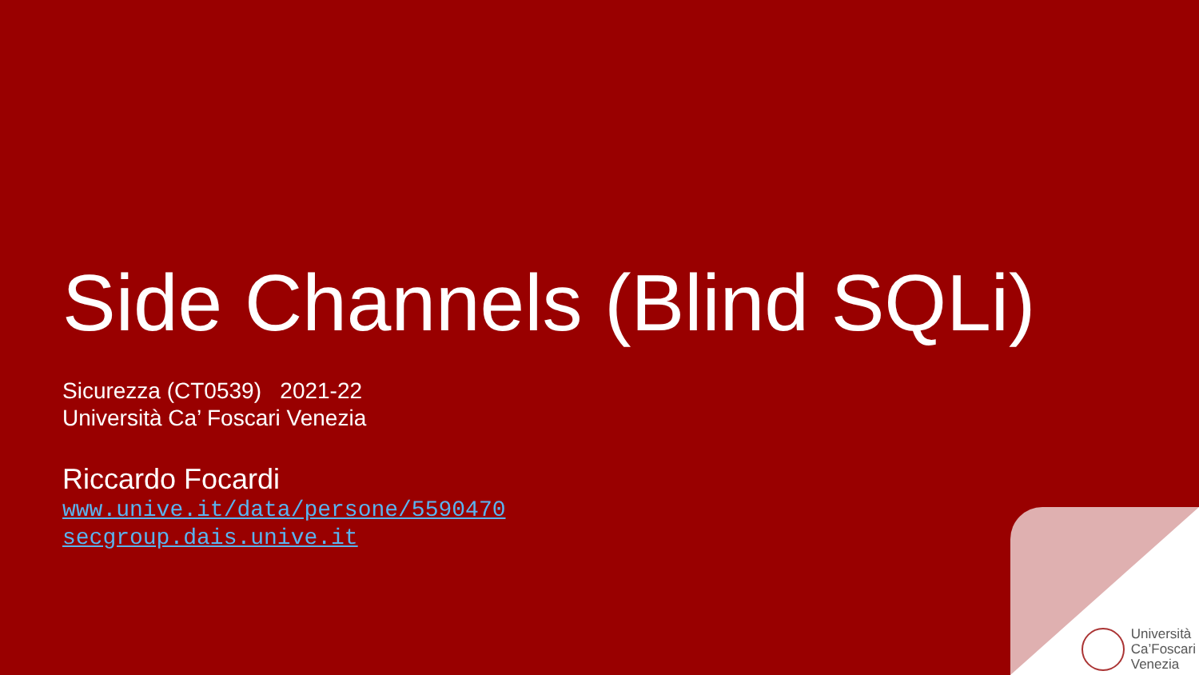Side Channels (Blind SQLi)
Sicurezza (CT0539) 2021-22
Università Ca’ Foscari Venezia
Riccardo Focardi
www.unive.it/data/persone/5590470
secgroup.dais.unive.it
Università
Ca’Foscari
Venezia